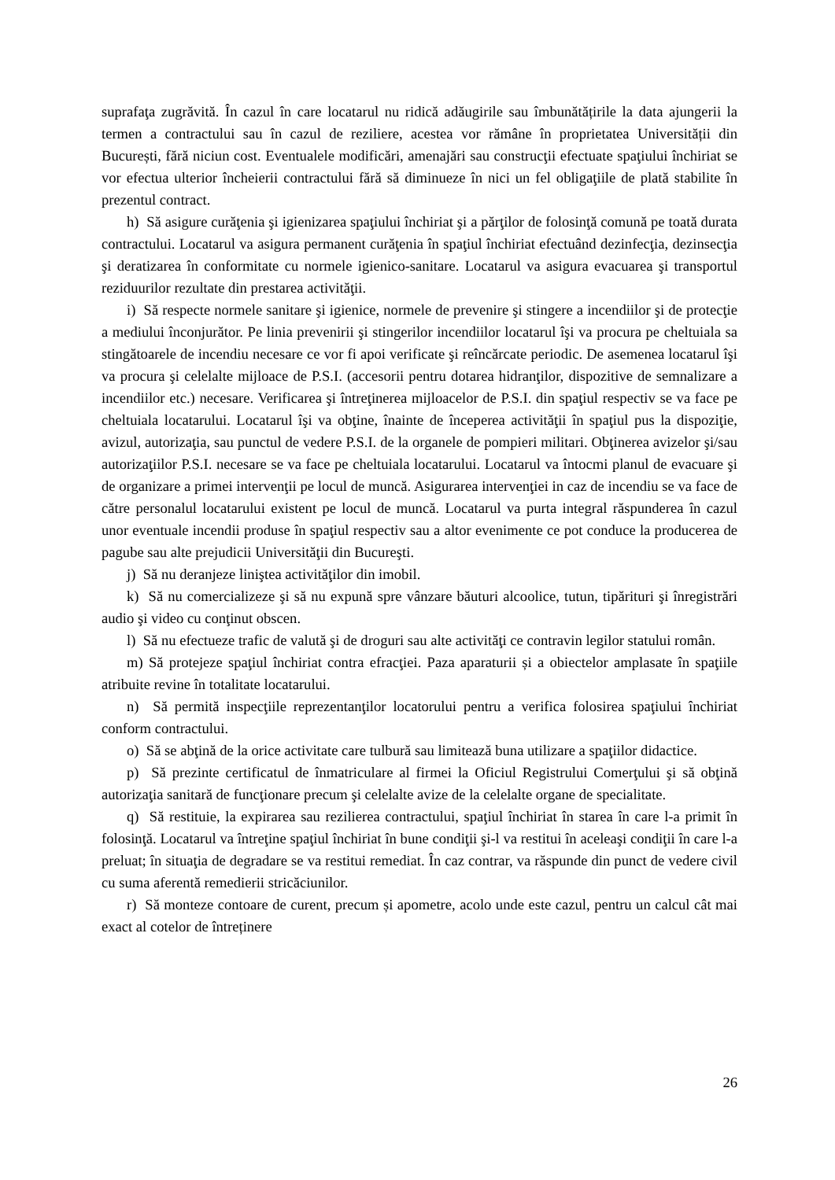suprafaţa zugrăvită. În cazul în care locatarul nu ridică adăugirile sau îmbunătățirile la data ajungerii la termen a contractului sau în cazul de reziliere, acestea vor rămâne în proprietatea Universității din București, fără niciun cost. Eventualele modificări, amenajări sau construcţii efectuate spaţiului închiriat se vor efectua ulterior încheierii contractului fără să diminueze în nici un fel obligaţiile de plată stabilite în prezentul contract.
h) Să asigure curăţenia şi igienizarea spaţiului închiriat şi a părţilor de folosinţă comună pe toată durata contractului. Locatarul va asigura permanent curăţenia în spaţiul închiriat efectuând dezinfecţia, dezinsecţia şi deratizarea în conformitate cu normele igienico-sanitare. Locatarul va asigura evacuarea şi transportul reziduurilor rezultate din prestarea activităţii.
i) Să respecte normele sanitare şi igienice, normele de prevenire şi stingere a incendiilor şi de protecţie a mediului înconjurător. Pe linia prevenirii şi stingerilor incendiilor locatarul îşi va procura pe cheltuiala sa stingătoarele de incendiu necesare ce vor fi apoi verificate şi reîncărcate periodic. De asemenea locatarul îşi va procura şi celelalte mijloace de P.S.I. (accesorii pentru dotarea hidranţilor, dispozitive de semnalizare a incendiilor etc.) necesare. Verificarea şi întreţinerea mijloacelor de P.S.I. din spaţiul respectiv se va face pe cheltuiala locatarului. Locatarul îşi va obţine, înainte de începerea activităţii în spaţiul pus la dispoziţie, avizul, autorizaţia, sau punctul de vedere P.S.I. de la organele de pompieri militari. Obţinerea avizelor şi/sau autorizaţiilor P.S.I. necesare se va face pe cheltuiala locatarului. Locatarul va întocmi planul de evacuare şi de organizare a primei intervenţii pe locul de muncă. Asigurarea intervenţiei in caz de incendiu se va face de către personalul locatarului existent pe locul de muncă. Locatarul va purta integral răspunderea în cazul unor eventuale incendii produse în spaţiul respectiv sau a altor evenimente ce pot conduce la producerea de pagube sau alte prejudicii Universităţii din Bucureşti.
j) Să nu deranjeze liniştea activităţilor din imobil.
k) Să nu comercializeze şi să nu expună spre vânzare băuturi alcoolice, tutun, tipărituri şi înregistrări audio şi video cu conţinut obscen.
l) Să nu efectueze trafic de valută şi de droguri sau alte activităţi ce contravin legilor statului român.
m) Să protejeze spaţiul închiriat contra efracţiei. Paza aparaturii și a obiectelor amplasate în spaţiile atribuite revine în totalitate locatarului.
n) Să permită inspecţiile reprezentanţilor locatorului pentru a verifica folosirea spaţiului închiriat conform contractului.
o) Să se abţină de la orice activitate care tulbură sau limitează buna utilizare a spaţiilor didactice.
p) Să prezinte certificatul de înmatriculare al firmei la Oficiul Registrului Comerţului şi să obţină autorizaţia sanitară de funcţionare precum şi celelalte avize de la celelalte organe de specialitate.
q) Să restituie, la expirarea sau rezilierea contractului, spaţiul închiriat în starea în care l-a primit în folosinţă. Locatarul va întreţine spaţiul închiriat în bune condiţii şi-l va restitui în aceleaşi condiţii în care l-a preluat; în situaţia de degradare se va restitui remediat. În caz contrar, va răspunde din punct de vedere civil cu suma aferentă remedierii stricăciunilor.
r) Să monteze contoare de curent, precum și apometre, acolo unde este cazul, pentru un calcul cât mai exact al cotelor de întreținere
26